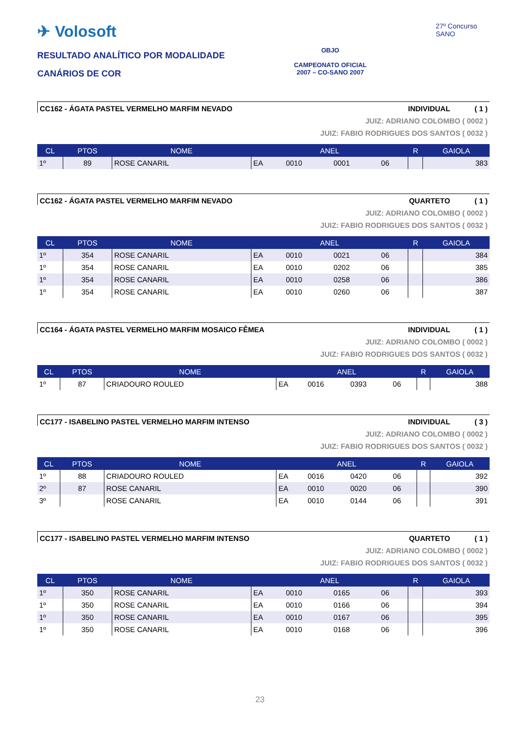✈ Volosoft
RESULTADO ANALÍTICO POR MODALIDADE
CANÁRIOS DE COR
OBJO
CAMPEONATO OFICIAL
2007 – CO-SANO 2007
27º Concurso SANO
CC162 - ÁGATA PASTEL VERMELHO MARFIM NEVADO INDIVIDUAL ( 1 )
JUIZ: ADRIANO COLOMBO ( 0002 )
JUIZ: FABIO RODRIGUES DOS SANTOS ( 0032 )
| CL | PTOS | NOME | ANEL | | | | R | GAIOLA |
| --- | --- | --- | --- | --- | --- | --- | --- | --- |
| 1º | 89 | ROSE CANARIL | EA | 0010 | 0001 | 06 | | 383 |
CC162 - ÁGATA PASTEL VERMELHO MARFIM NEVADO QUARTETO ( 1 )
JUIZ: ADRIANO COLOMBO ( 0002 )
JUIZ: FABIO RODRIGUES DOS SANTOS ( 0032 )
| CL | PTOS | NOME | ANEL | | | | R | GAIOLA |
| --- | --- | --- | --- | --- | --- | --- | --- | --- |
| 1º | 354 | ROSE CANARIL | EA | 0010 | 0021 | 06 | | 384 |
| 1º | 354 | ROSE CANARIL | EA | 0010 | 0202 | 06 | | 385 |
| 1º | 354 | ROSE CANARIL | EA | 0010 | 0258 | 06 | | 386 |
| 1º | 354 | ROSE CANARIL | EA | 0010 | 0260 | 06 | | 387 |
CC164 - ÁGATA PASTEL VERMELHO MARFIM MOSAICO FÊMEA INDIVIDUAL ( 1 )
JUIZ: ADRIANO COLOMBO ( 0002 )
JUIZ: FABIO RODRIGUES DOS SANTOS ( 0032 )
| CL | PTOS | NOME | ANEL | | | | R | GAIOLA |
| --- | --- | --- | --- | --- | --- | --- | --- | --- |
| 1º | 87 | CRIADOURO ROULED | EA | 0016 | 0393 | 06 | | 388 |
CC177 - ISABELINO PASTEL VERMELHO MARFIM INTENSO INDIVIDUAL ( 3 )
JUIZ: ADRIANO COLOMBO ( 0002 )
JUIZ: FABIO RODRIGUES DOS SANTOS ( 0032 )
| CL | PTOS | NOME | ANEL | | | | R | GAIOLA |
| --- | --- | --- | --- | --- | --- | --- | --- | --- |
| 1º | 88 | CRIADOURO ROULED | EA | 0016 | 0420 | 06 | | 392 |
| 2º | 87 | ROSE CANARIL | EA | 0010 | 0020 | 06 | | 390 |
| 3º | | ROSE CANARIL | EA | 0010 | 0144 | 06 | | 391 |
CC177 - ISABELINO PASTEL VERMELHO MARFIM INTENSO QUARTETO ( 1 )
JUIZ: ADRIANO COLOMBO ( 0002 )
JUIZ: FABIO RODRIGUES DOS SANTOS ( 0032 )
| CL | PTOS | NOME | ANEL | | | | R | GAIOLA |
| --- | --- | --- | --- | --- | --- | --- | --- | --- |
| 1º | 350 | ROSE CANARIL | EA | 0010 | 0165 | 06 | | 393 |
| 1º | 350 | ROSE CANARIL | EA | 0010 | 0166 | 06 | | 394 |
| 1º | 350 | ROSE CANARIL | EA | 0010 | 0167 | 06 | | 395 |
| 1º | 350 | ROSE CANARIL | EA | 0010 | 0168 | 06 | | 396 |
23